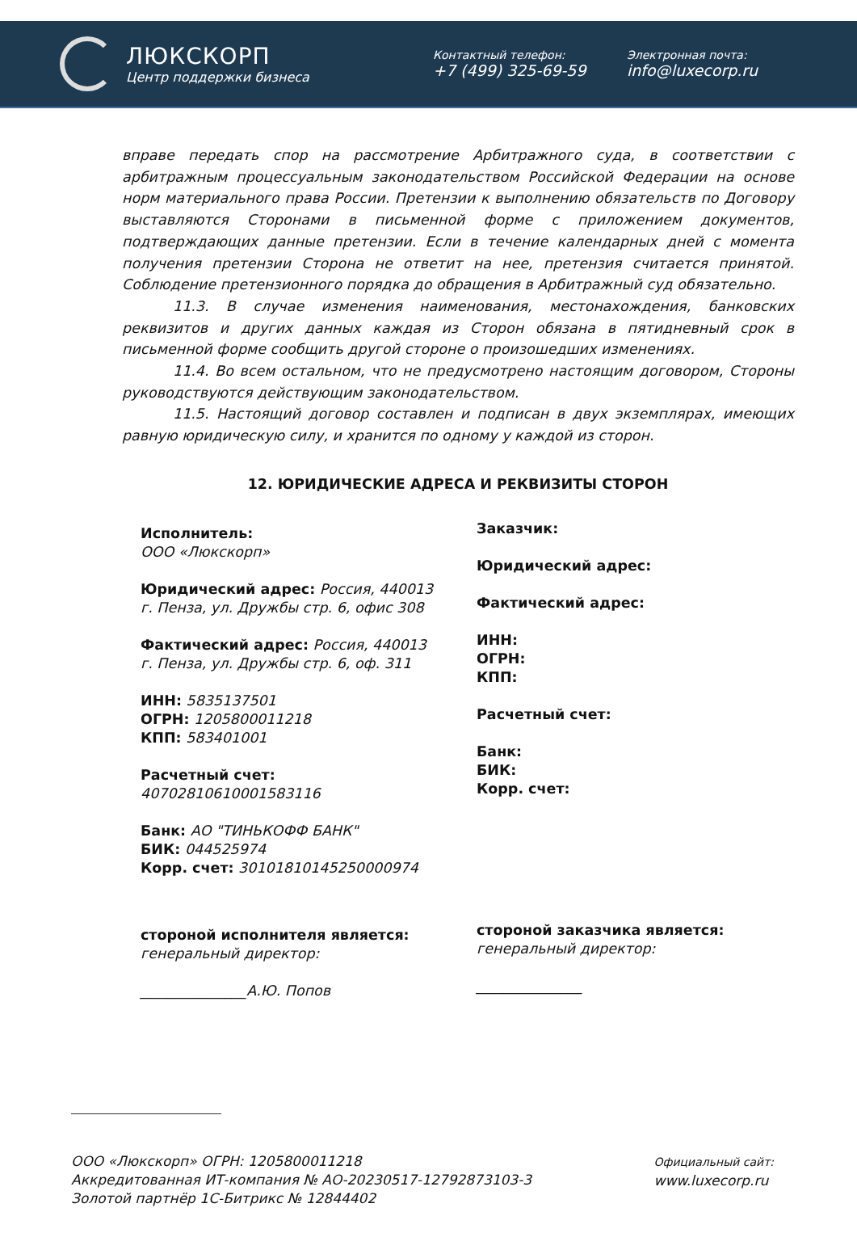ЛЮКСКОРП
Центр поддержки бизнеса
Контактный телефон:
+7 (499) 325-69-59
Электронная почта:
info@luxecorp.ru
вправе передать спор на рассмотрение Арбитражного суда, в соответствии с арбитражным процессуальным законодательством Российской Федерации на основе норм материального права России. Претензии к выполнению обязательств по Договору выставляются Сторонами в письменной форме с приложением документов, подтверждающих данные претензии. Если в течение календарных дней с момента получения претензии Сторона не ответит на нее, претензия считается принятой. Соблюдение претензионного порядка до обращения в Арбитражный суд обязательно.
11.3. В случае изменения наименования, местонахождения, банковских реквизитов и других данных каждая из Сторон обязана в пятидневный срок в письменной форме сообщить другой стороне о произошедших изменениях.
11.4. Во всем остальном, что не предусмотрено настоящим договором, Стороны руководствуются действующим законодательством.
11.5. Настоящий договор составлен и подписан в двух экземплярах, имеющих равную юридическую силу, и хранится по одному у каждой из сторон.
12. ЮРИДИЧЕСКИЕ АДРЕСА И РЕКВИЗИТЫ СТОРОН
Исполнитель:
ООО «Люкскорп»
Юридический адрес: Россия, 440013
г. Пенза, ул. Дружбы стр. 6, офис 308
Фактический адрес: Россия, 440013
г. Пенза, ул. Дружбы стр. 6, оф. 311
ИНН: 5835137501
ОГРН: 1205800011218
КПП: 583401001
Расчетный счет:
40702810610001583116
Банк: АО "ТИНЬКОФФ БАНК"
БИК: 044525974
Корр. счет: 30101810145250000974
стороной исполнителя является:
генеральный директор:
_______________А.Ю. Попов
Заказчик:
Юридический адрес:
Фактический адрес:
ИНН:
ОГРН:
КПП:
Расчетный счет:
Банк:
БИК:
Корр. счет:
стороной заказчика является:
генеральный директор:
_______________
ООО «Люкскорп» ОГРН: 1205800011218
Аккредитованная ИТ-компания № АО-20230517-12792873103-3
Золотой партнёр 1С-Битрикс № 12844402
Официальный сайт:
www.luxecorp.ru